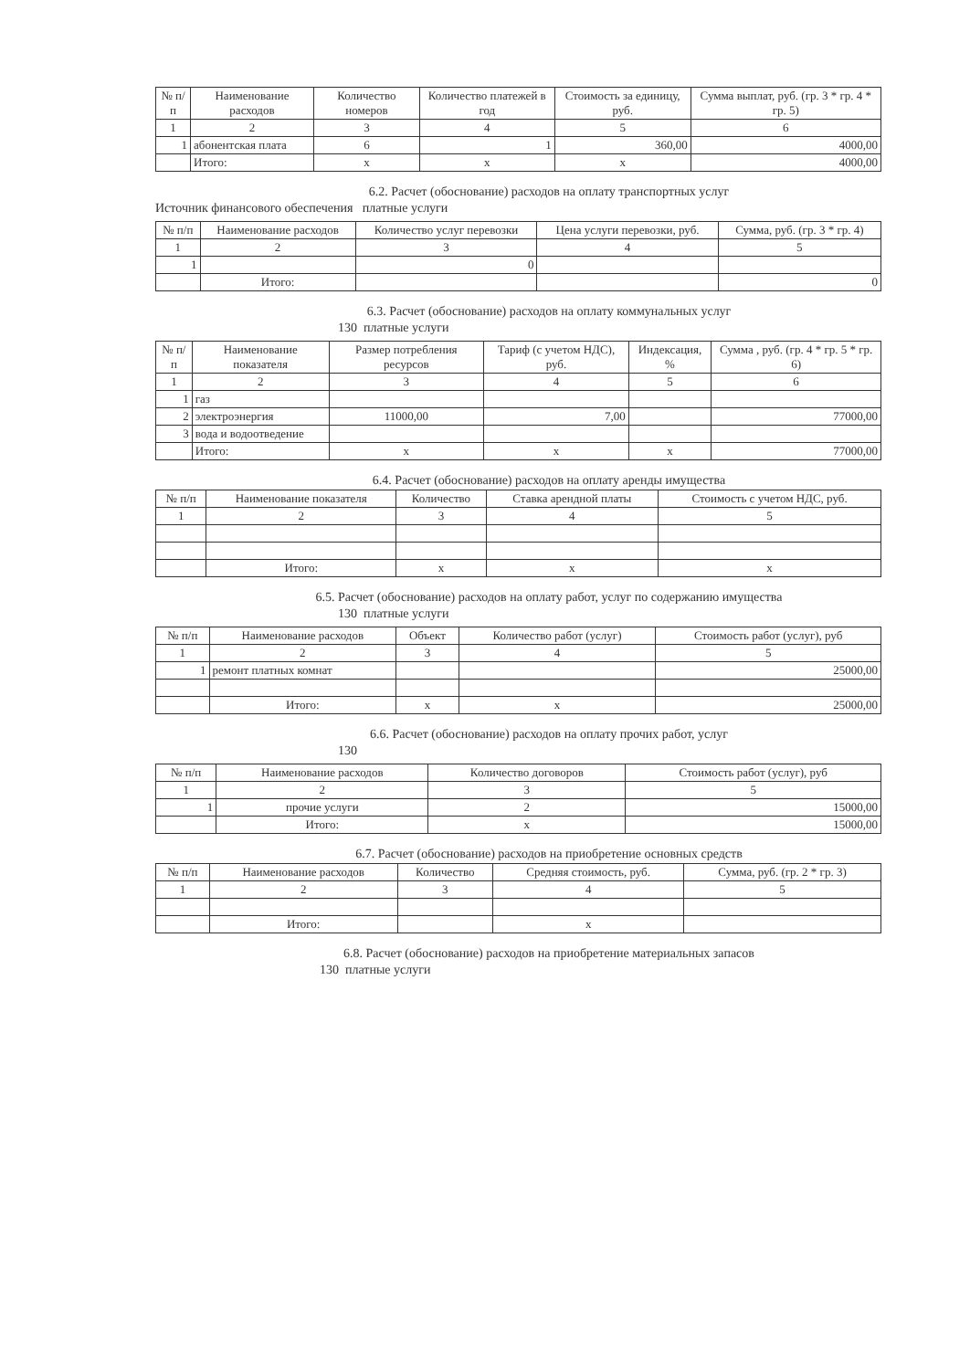| № п/п | Наименование расходов | Количество номеров | Количество платежей в год | Стоимость за единицу, руб. | Сумма выплат, руб. (гр. 3 * гр. 4 * гр. 5) |
| --- | --- | --- | --- | --- | --- |
| 1 | 2 | 3 | 4 | 5 | 6 |
| 1 | абонентская плата | 6 | 1 | 360,00 | 4000,00 |
| | Итого: | x | x | x | 4000,00 |
6.2. Расчет (обоснование) расходов на оплату транспортных услуг
Источник финансового обеспечения платные услуги
| № п/п | Наименование расходов | Количество услуг перевозки | Цена услуги перевозки, руб. | Сумма, руб. (гр. 3 * гр. 4) |
| --- | --- | --- | --- | --- |
| 1 | 2 | 3 | 4 | 5 |
| 1 | | 0 | | |
| | Итого: | | | 0 |
6.3. Расчет (обоснование) расходов на оплату коммунальных услуг
130 платные услуги
| № п/п | Наименование показателя | Размер потребления ресурсов | Тариф (с учетом НДС), руб. | Индексация, % | Сумма , руб. (гр. 4 * гр. 5 * гр. 6) |
| --- | --- | --- | --- | --- | --- |
| 1 | 2 | 3 | 4 | 5 | 6 |
| 1 | газ | | | | |
| 2 | электроэнергия | 11000,00 | 7,00 | | 77000,00 |
| 3 | вода и водоотведение | | | | |
| | Итого: | x | x | x | 77000,00 |
6.4. Расчет (обоснование) расходов на оплату аренды имущества
| № п/п | Наименование показателя | Количество | Ставка арендной платы | Стоимость с учетом НДС, руб. |
| --- | --- | --- | --- | --- |
| 1 | 2 | 3 | 4 | 5 |
| | Итого: | x | x | x |
6.5. Расчет (обоснование) расходов на оплату работ, услуг по содержанию имущества
130 платные услуги
| № п/п | Наименование расходов | Объект | Количество работ (услуг) | Стоимость работ (услуг), руб |
| --- | --- | --- | --- | --- |
| 1 | 2 | 3 | 4 | 5 |
| 1 | ремонт платных комнат | | | 25000,00 |
| | Итого: | x | x | 25000,00 |
6.6. Расчет (обоснование) расходов на оплату прочих работ, услуг
130
| № п/п | Наименование расходов | Количество договоров | Стоимость работ (услуг), руб |
| --- | --- | --- | --- |
| 1 | 2 | 3 | 5 |
| 1 | прочие услуги | 2 | 15000,00 |
| | Итого: | x | 15000,00 |
6.7. Расчет (обоснование) расходов на приобретение основных средств
| № п/п | Наименование расходов | Количество | Средняя стоимость, руб. | Сумма, руб. (гр. 2 * гр. 3) |
| --- | --- | --- | --- | --- |
| 1 | 2 | 3 | 4 | 5 |
| | Итого: | | x | |
6.8. Расчет (обоснование) расходов на приобретение материальных запасов
130 платные услуги